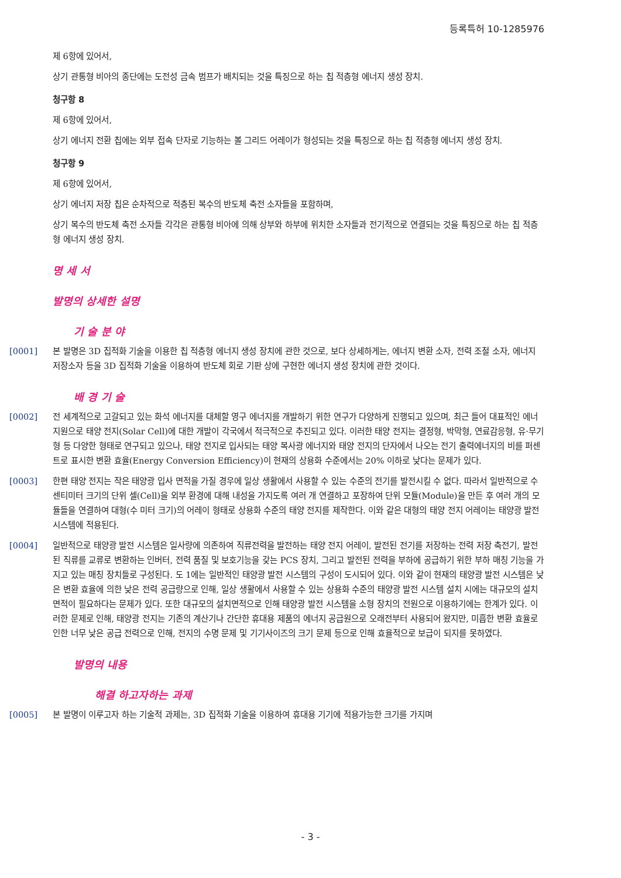등록특허 10-1285976
제 6항에 있어서,
상기 관통형 비아의 종단에는 도전성 금속 범프가 배치되는 것을 특징으로 하는 칩 적층형 에너지 생성 장치.
청구항 8
제 6항에 있어서,
상기 에너지 전환 칩에는 외부 접속 단자로 기능하는 볼 그리드 어레이가 형성되는 것을 특징으로 하는 칩 적층형 에너지 생성 장치.
청구항 9
제 6항에 있어서,
상기 에너지 저장 칩은 순차적으로 적층된 복수의 반도체 축전 소자들을 포함하며,
상기 복수의 반도체 축전 소자들 각각은 관통형 비아에 의해 상부와 하부에 위치한 소자들과 전기적으로 연결되는 것을 특징으로 하는 칩 적층형 에너지 생성 장치.
명 세 서
발명의 상세한 설명
기 술 분 야
[0001] 본 발명은 3D 집적화 기술을 이용한 칩 적층형 에너지 생성 장치에 관한 것으로, 보다 상세하게는, 에너지 변환 소자, 전력 조절 소자, 에너지 저장소자 등을 3D 집적화 기술을 이용하여 반도체 회로 기판 상에 구현한 에너지 생성 장치에 관한 것이다.
배 경 기 술
[0002] 전 세계적으로 고갈되고 있는 화석 에너지를 대체할 영구 에너지를 개발하기 위한 연구가 다양하게 진행되고 있으며, 최근 들어 대표적인 에너지원으로 태양 전지(Solar Cell)에 대한 개발이 각국에서 적극적으로 추진되고 있다. 이러한 태양 전지는 결정형, 박막형, 연료감응형, 유·무기형 등 다양한 형태로 연구되고 있으나, 태양 전지로 입사되는 태양 복사광 에너지와 태양 전지의 단자에서 나오는 전기 출력에너지의 비를 퍼센트로 표시한 변환 효율(Energy Conversion Efficiency)이 현재의 상용화 수준에서는 20% 이하로 낮다는 문제가 있다.
[0003] 한편 태양 전지는 작은 태양광 입사 면적을 가질 경우에 일상 생활에서 사용할 수 있는 수준의 전기를 발전시킬 수 없다. 따라서 일반적으로 수 센티미터 크기의 단위 셀(Cell)을 외부 환경에 대해 내성을 가지도록 여러 개 연결하고 포장하여 단위 모듈(Module)을 만든 후 여러 개의 모듈들을 연결하여 대형(수 미터 크기)의 어레이 형태로 상용화 수준의 태양 전지를 제작한다. 이와 같은 대형의 태양 전지 어레이는 태양광 발전 시스템에 적용된다.
[0004] 일반적으로 태양광 발전 시스템은 일사량에 의존하여 직류전력을 발전하는 태양 전지 어레이, 발전된 전기를 저장하는 전력 저장 축전기, 발전된 직류를 교류로 변환하는 인버터, 전력 품질 및 보호기능을 갖는 PCS 장치, 그리고 발전된 전력을 부하에 공급하기 위한 부하 매칭 기능을 가지고 있는 매칭 장치들로 구성된다. 도 1에는 일반적인 태양광 발전 시스템의 구성이 도시되어 있다. 이와 같이 현재의 태양광 발전 시스템은 낮은 변환 효율에 의한 낮은 전력 공급량으로 인해, 일상 생활에서 사용할 수 있는 상용화 수준의 태양광 발전 시스템 설치 시에는 대규모의 설치 면적이 필요하다는 문제가 있다. 또한 대규모의 설치면적으로 인해 태양광 발전 시스템을 소형 장치의 전원으로 이용하기에는 한계가 있다. 이러한 문제로 인해, 태양광 전지는 기존의 계산기나 간단한 휴대용 제품의 에너지 공급원으로 오래전부터 사용되어 왔지만, 미흡한 변환 효율로 인한 너무 낮은 공급 전력으로 인해, 전지의 수명 문제 및 기기사이즈의 크기 문제 등으로 인해 효율적으로 보급이 되지를 못하였다.
발명의 내용
해결 하고자하는 과제
[0005] 본 발명이 이루고자 하는 기술적 과제는, 3D 집적화 기술을 이용하여 휴대용 기기에 적용가능한 크기를 가지며
- 3 -